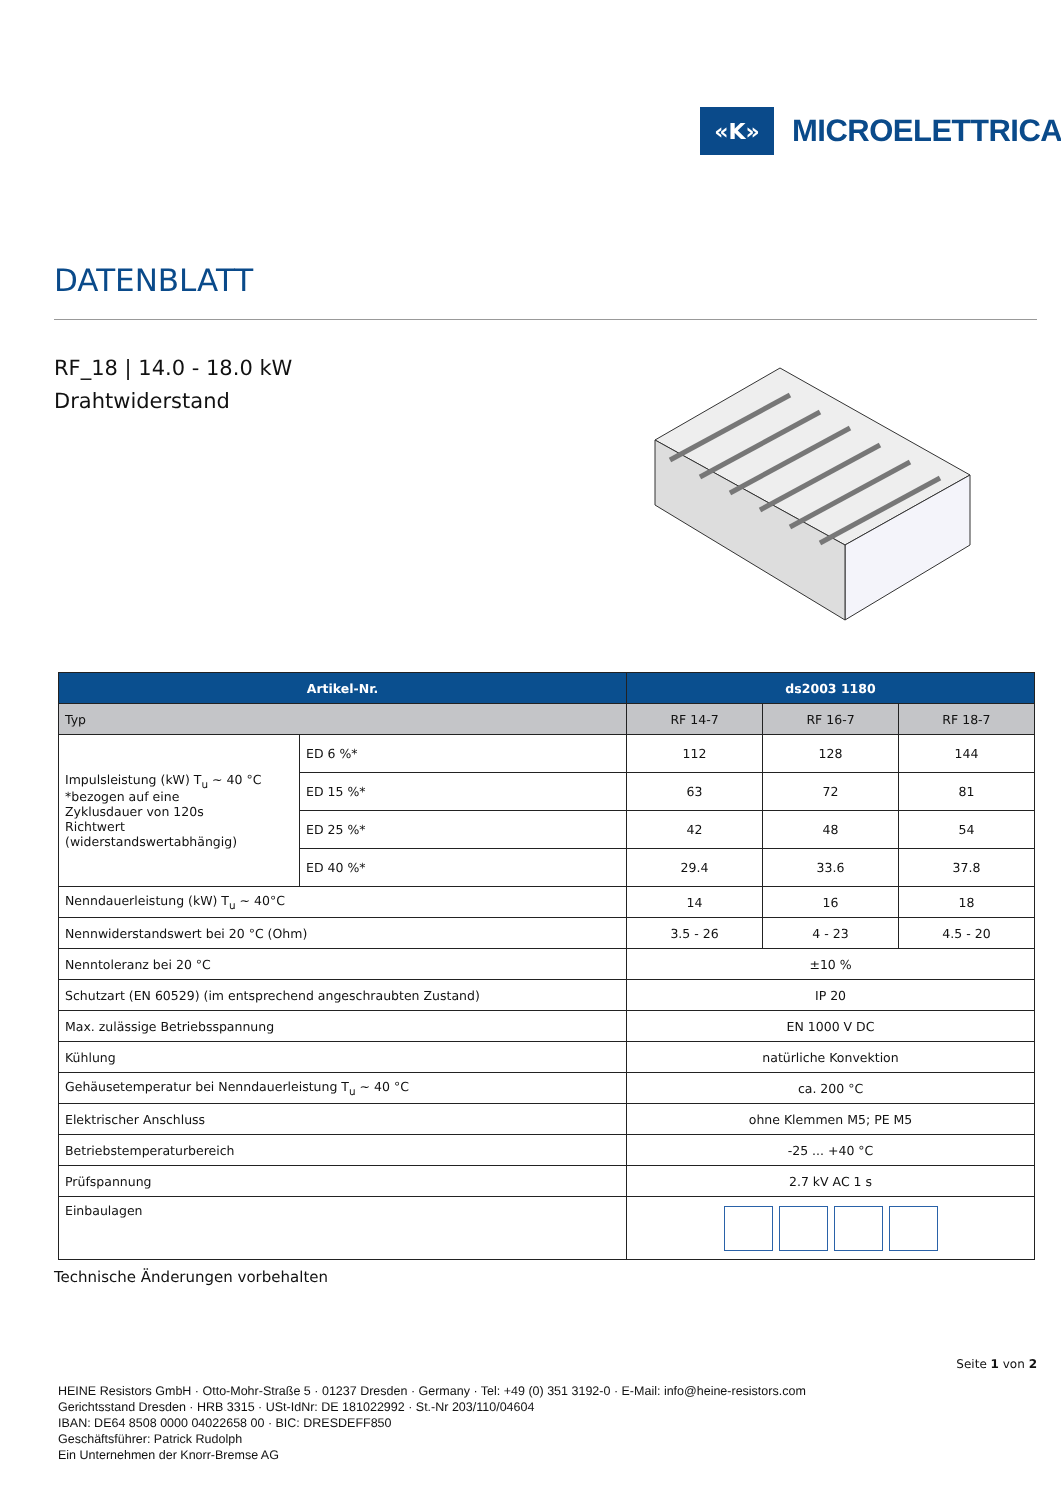«K»
MICROELETTRICA
DATENBLATT
RF_18 | 14.0 - 18.0 kW
Drahtwiderstand
| Artikel-Nr. | | ds2003 1180 | | |
| --- | --- | --- | --- | --- |
| Typ | | RF 14-7 | RF 16-7 | RF 18-7 |
| Impulsleistung (kW) T<sub>u</sub> ~ 40 °C *bezogen auf eine Zyklusdauer von 120s Richtwert (widerstandswertabhängig) | ED 6 %* | 112 | 128 | 144 |
| | ED 15 %* | 63 | 72 | 81 |
| | ED 25 %* | 42 | 48 | 54 |
| | ED 40 %* | 29.4 | 33.6 | 37.8 |
| Nenndauerleistung (kW) T<sub>u</sub> ~ 40°C | | 14 | 16 | 18 |
| Nennwiderstandswert bei 20 °C (Ohm) | | 3.5 - 26 | 4 - 23 | 4.5 - 20 |
| Nenntoleranz bei 20 °C | | ±10 % | | |
| Schutzart (EN 60529) (im entsprechend angeschraubten Zustand) | | IP 20 | | |
| Max. zulässige Betriebsspannung | | EN 1000 V DC | | |
| Kühlung | | natürliche Konvektion | | |
| Gehäusetemperatur bei Nenndauerleistung T<sub>u</sub> ~ 40 °C | | ca. 200 °C | | |
| Elektrischer Anschluss | | ohne Klemmen M5; PE M5 | | |
| Betriebstemperaturbereich | | -25 ... +40 °C | | |
| Prüfspannung | | 2.7 kV AC 1 s | | |
| Einbaulagen | | | | |
Technische Änderungen vorbehalten
Seite 1 von 2
HEINE Resistors GmbH · Otto-Mohr-Straße 5 · 01237 Dresden · Germany · Tel: +49 (0) 351 3192-0 · E-Mail: info@heine-resistors.com
Gerichtsstand Dresden · HRB 3315 · USt-IdNr: DE 181022992 · St.-Nr 203/110/04604
IBAN: DE64 8508 0000 04022658 00 · BIC: DRESDEFF850
Geschäftsführer: Patrick Rudolph
Ein Unternehmen der Knorr-Bremse AG